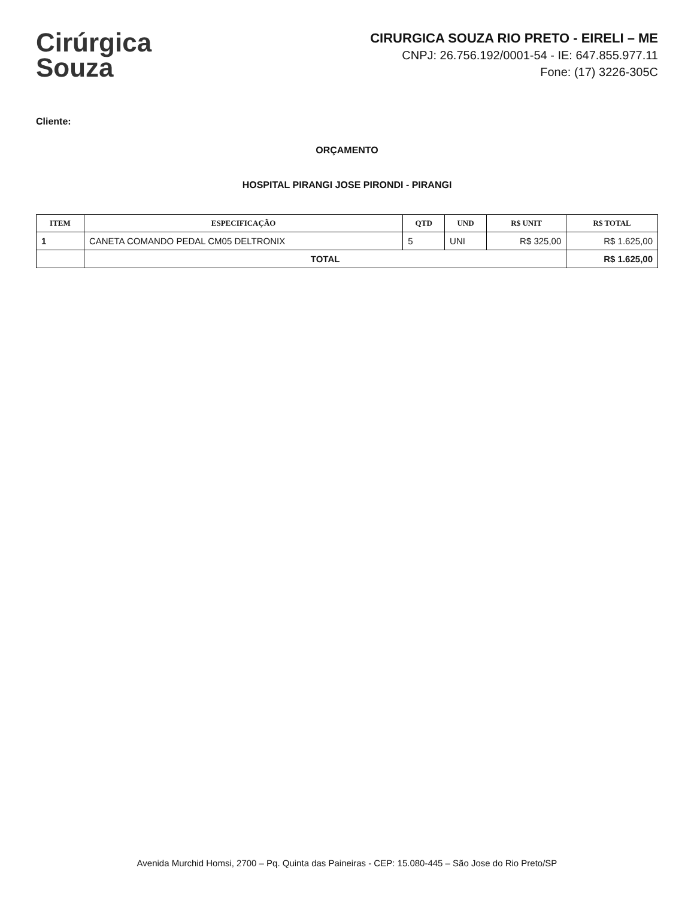Cirúrgica
Souza
CIRURGICA SOUZA RIO PRETO - EIRELI – ME
CNPJ: 26.756.192/0001-54 - IE: 647.855.977.11
Fone: (17) 3226-305C
Cliente:
ORÇAMENTO
HOSPITAL PIRANGI JOSE PIRONDI - PIRANGI
| ITEM | ESPECIFICAÇÃO | QTD | UND | R$ UNIT | R$ TOTAL |
| --- | --- | --- | --- | --- | --- |
| 1 | CANETA COMANDO PEDAL CM05 DELTRONIX | 5 | UNI | R$ 325,00 | R$ 1.625,00 |
| | TOTAL | | | | R$ 1.625,00 |
Avenida Murchid Homsi, 2700 – Pq. Quinta das Paineiras - CEP: 15.080-445 – São Jose do Rio Preto/SP